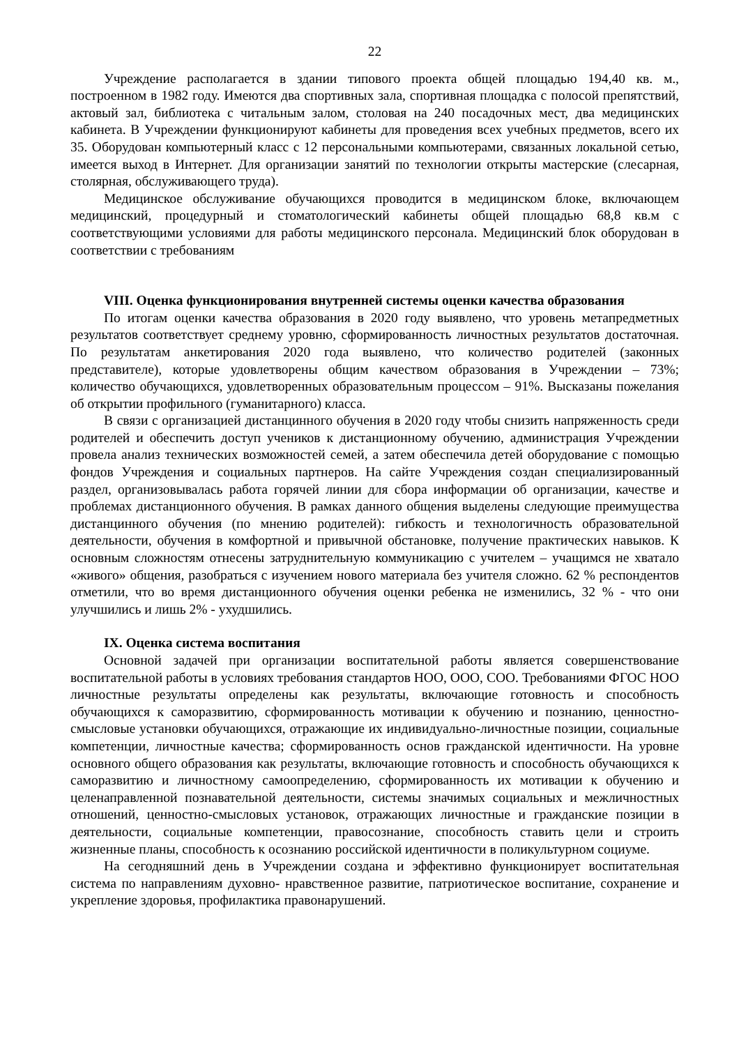22
Учреждение располагается в здании типового проекта общей площадью 194,40 кв. м., построенном в 1982 году. Имеются два спортивных зала, спортивная площадка с полосой препятствий, актовый зал, библиотека с читальным залом, столовая на 240 посадочных мест, два медицинских кабинета. В Учреждении функционируют кабинеты для проведения всех учебных предметов, всего их 35. Оборудован компьютерный класс с 12 персональными компьютерами, связанных локальной сетью, имеется выход в Интернет. Для организации занятий по технологии открыты мастерские (слесарная, столярная, обслуживающего труда).
Медицинское обслуживание обучающихся проводится в медицинском блоке, включающем медицинский, процедурный и стоматологический кабинеты общей площадью 68,8 кв.м с соответствующими условиями для работы медицинского персонала. Медицинский блок оборудован в соответствии с требованиям
VIII. Оценка функционирования внутренней системы оценки качества образования
По итогам оценки качества образования в 2020 году выявлено, что уровень метапредметных результатов соответствует среднему уровню, сформированность личностных результатов достаточная. По результатам анкетирования 2020 года выявлено, что количество родителей (законных представителе), которые удовлетворены общим качеством образования в Учреждении – 73%; количество обучающихся, удовлетворенных образовательным процессом – 91%. Высказаны пожелания об открытии профильного (гуманитарного) класса.
В связи с организацией дистанцинного обучения в 2020 году чтобы снизить напряженность среди родителей и обеспечить доступ учеников к дистанционному обучению, администрация Учреждении провела анализ технических возможностей семей, а затем обеспечила детей оборудование с помощью фондов Учреждения и социальных партнеров. На сайте Учреждения создан специализированный раздел, организовывалась работа горячей линии для сбора информации об организации, качестве и проблемах дистанционного обучения. В рамках данного общения выделены следующие преимущества дистанцинного обучения (по мнению родителей): гибкость и технологичность образовательной деятельности, обучения в комфортной и привычной обстановке, получение практических навыков. К основным сложностям отнесены затруднительную коммуникацию с учителем – учащимся не хватало «живого» общения, разобраться с изучением нового материала без учителя сложно. 62 % респондентов отметили, что во время дистанционного обучения оценки ребенка не изменились, 32 % - что они улучшились и лишь 2% - ухудшились.
IX. Оценка система воспитания
Основной задачей при организации воспитательной работы является совершенствование воспитательной работы в условиях требования стандартов НОО, ООО, СОО. Требованиями ФГОС НОО личностные результаты определены как результаты, включающие готовность и способность обучающихся к саморазвитию, сформированность мотивации к обучению и познанию, ценностно-смысловые установки обучающихся, отражающие их индивидуально-личностные позиции, социальные компетенции, личностные качества; сформированность основ гражданской идентичности. На уровне основного общего образования как результаты, включающие готовность и способность обучающихся к саморазвитию и личностному самоопределению, сформированность их мотивации к обучению и целенаправленной познавательной деятельности, системы значимых социальных и межличностных отношений, ценностно-смысловых установок, отражающих личностные и гражданские позиции в деятельности, социальные компетенции, правосознание, способность ставить цели и строить жизненные планы, способность к осознанию российской идентичности в поликультурном социуме.
На сегодняшний день в Учреждении создана и эффективно функционирует воспитательная система по направлениям духовно- нравственное развитие, патриотическое воспитание, сохранение и укрепление здоровья, профилактика правонарушений.